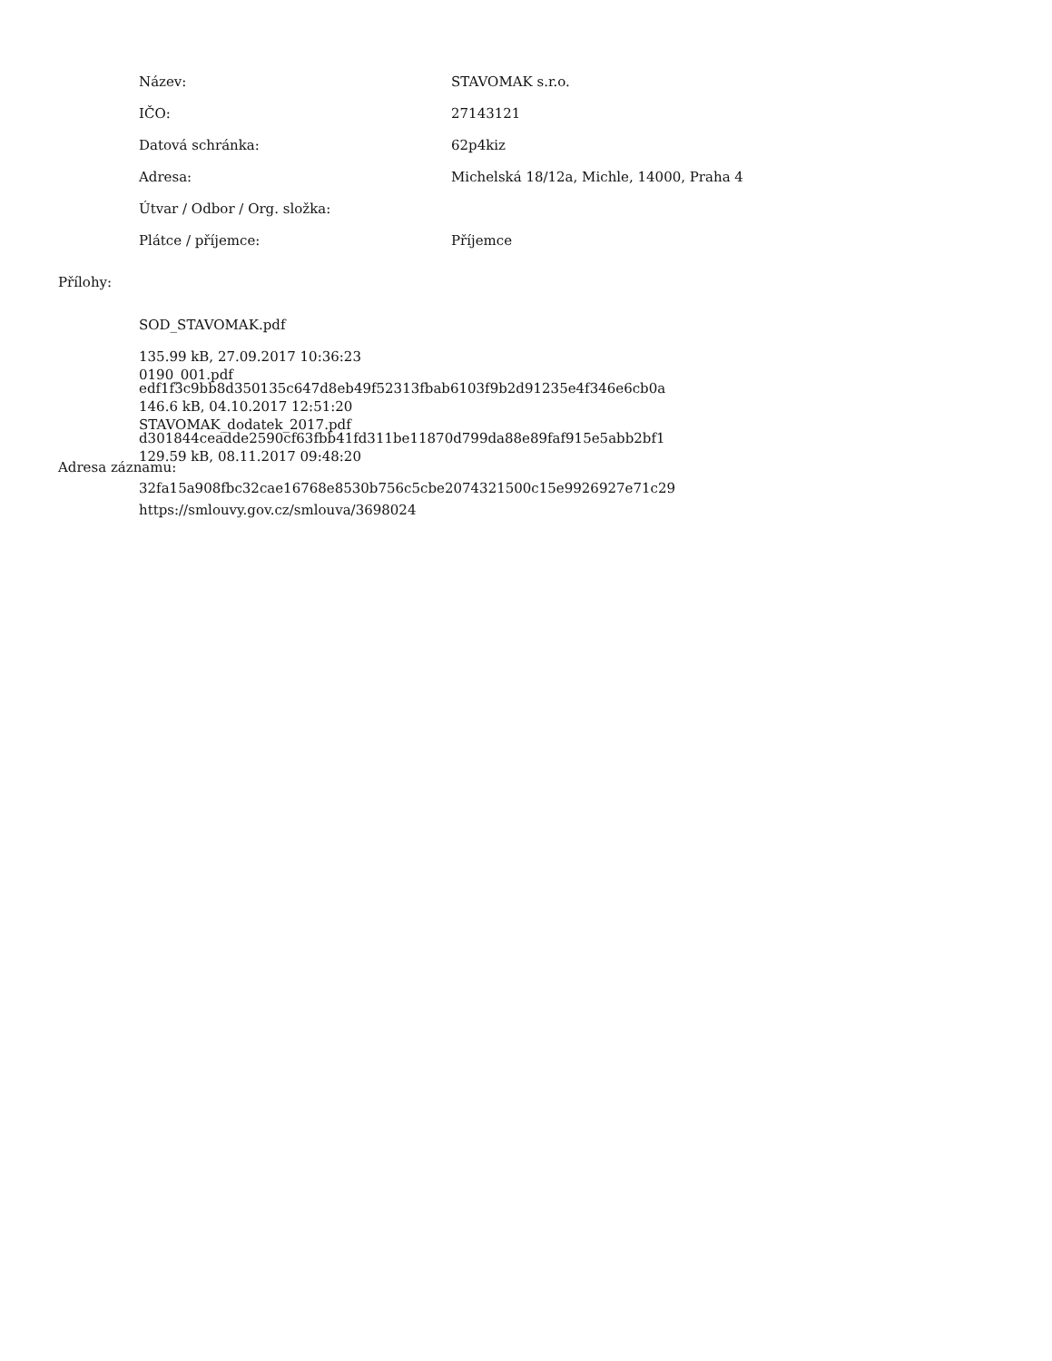| Název: | STAVOMAK s.r.o. |
| IČO: | 27143121 |
| Datová schránka: | 62p4kiz |
| Adresa: | Michelská 18/12a, Michle, 14000, Praha 4 |
| Útvar / Odbor / Org. složka: | |
| Plátce / příjemce: | Příjemce |
Přílohy:
SOD_STAVOMAK.pdf
135.99 kB, 27.09.2017 10:36:23
edf1f3c9bb8d350135c647d8eb49f52313fbab6103f9b2d91235e4f346e6cb0a
0190_001.pdf
146.6 kB, 04.10.2017 12:51:20
d301844ceadde2590cf63fbb41fd311be11870d799da88e89faf915e5abb2bf1
STAVOMAK_dodatek_2017.pdf
129.59 kB, 08.11.2017 09:48:20
32fa15a908fbc32cae16768e8530b756c5cbe2074321500c15e9926927e71c29
Adresa záznamu:
https://smlouvy.gov.cz/smlouva/3698024